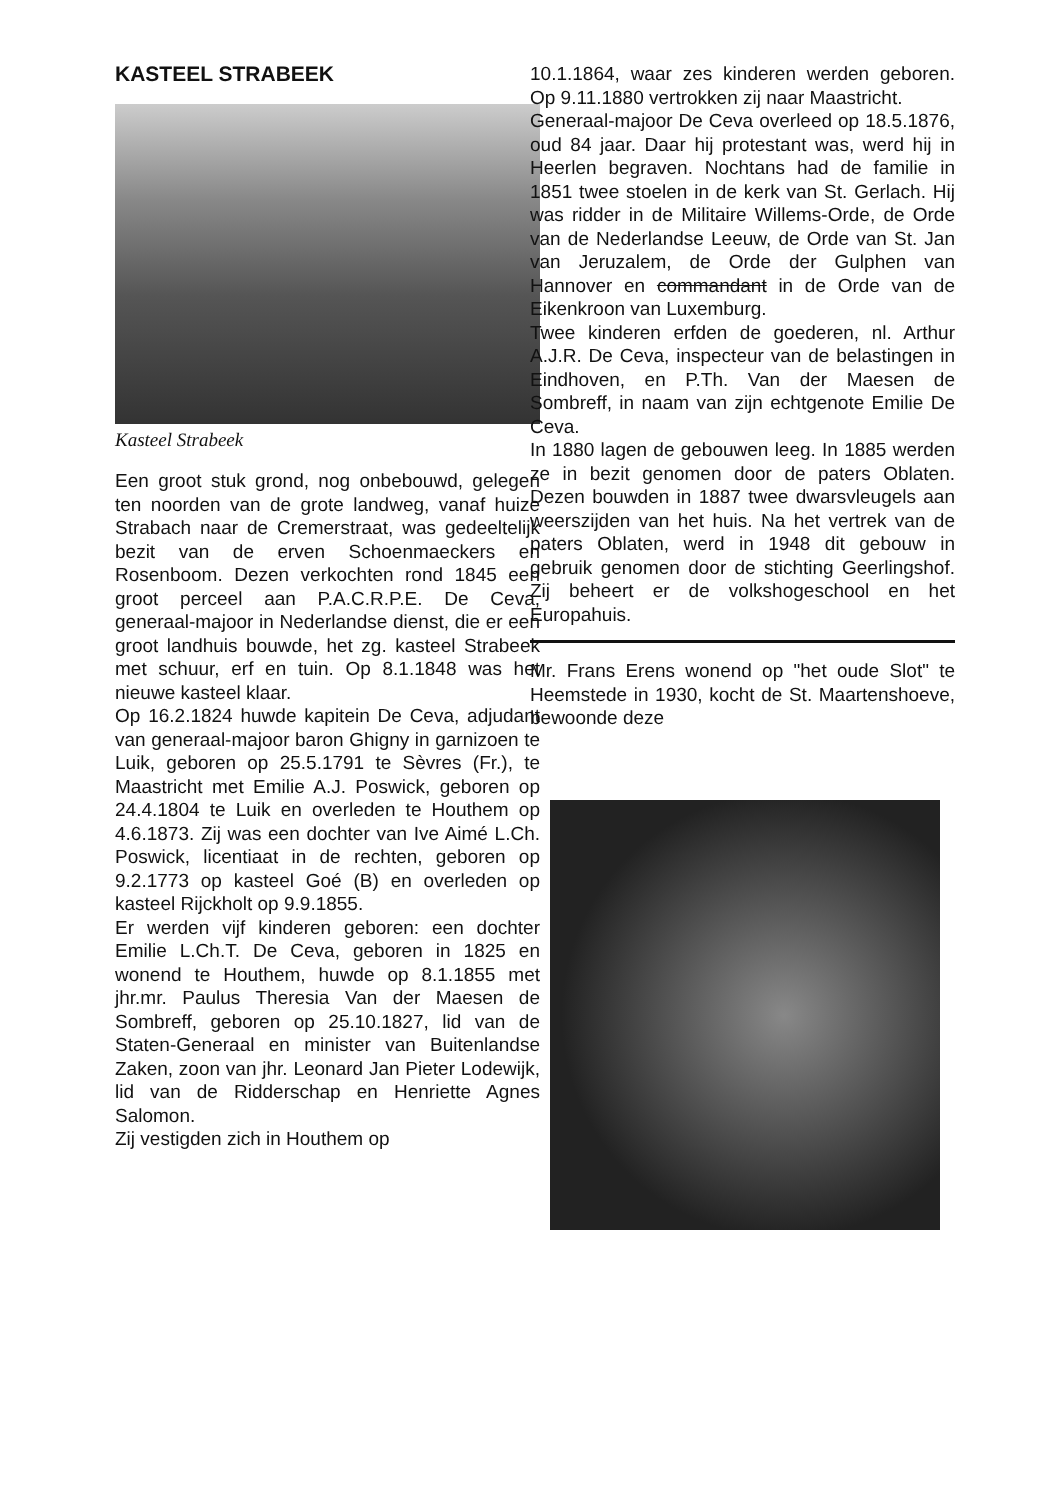KASTEEL STRABEEK
Kasteel Strabeek
Een groot stuk grond, nog onbebouwd, gelegen ten noorden van de grote landweg, vanaf huize Strabach naar de Cremerstraat, was gedeeltelijk bezit van de erven Schoenmaeckers en Rosenboom. Dezen verkochten rond 1845 een groot perceel aan P.A.C.R.P.E. De Ceva, generaal-majoor in Nederlandse dienst, die er een groot landhuis bouwde, het zg. kasteel Strabeek met schuur, erf en tuin. Op 8.1.1848 was het nieuwe kasteel klaar.
Op 16.2.1824 huwde kapitein De Ceva, adjudant van generaal-majoor baron Ghigny in garnizoen te Luik, geboren op 25.5.1791 te Sèvres (Fr.), te Maastricht met Emilie A.J. Poswick, geboren op 24.4.1804 te Luik en overleden te Houthem op 4.6.1873. Zij was een dochter van Ive Aimé L.Ch. Poswick, licentiaat in de rechten, geboren op 9.2.1773 op kasteel Goé (B) en overleden op kasteel Rijckholt op 9.9.1855.
Er werden vijf kinderen geboren: een dochter Emilie L.Ch.T. De Ceva, geboren in 1825 en wonend te Houthem, huwde op 8.1.1855 met jhr.mr. Paulus Theresia Van der Maesen de Sombreff, geboren op 25.10.1827, lid van de Staten-Generaal en minister van Buitenlandse Zaken, zoon van jhr. Leonard Jan Pieter Lodewijk, lid van de Ridderschap en Henriette Agnes Salomon.
Zij vestigden zich in Houthem op
10.1.1864, waar zes kinderen werden geboren. Op 9.11.1880 vertrokken zij naar Maastricht.
Generaal-majoor De Ceva overleed op 18.5.1876, oud 84 jaar. Daar hij protestant was, werd hij in Heerlen begraven. Nochtans had de familie in 1851 twee stoelen in de kerk van St. Gerlach. Hij was ridder in de Militaire Willems-Orde, de Orde van de Nederlandse Leeuw, de Orde van St. Jan van Jeruzalem, de Orde der Gulphen van Hannover en commandant in de Orde van de Eikenkroon van Luxemburg.
Twee kinderen erfden de goederen, nl. Arthur A.J.R. De Ceva, inspecteur van de belastingen in Eindhoven, en P.Th. Van der Maesen de Sombreff, in naam van zijn echtgenote Emilie De Ceva.
In 1880 lagen de gebouwen leeg. In 1885 werden ze in bezit genomen door de paters Oblaten. Dezen bouwden in 1887 twee dwarsvleugels aan weerszijden van het huis. Na het vertrek van de paters Oblaten, werd in 1948 dit gebouw in gebruik genomen door de stichting Geerlingshof. Zij beheert er de volkshogeschool en het Europahuis.
Mr. Frans Erens wonend op "het oude Slot" te Heemstede in 1930, kocht de St. Maartenshoeve, bewoonde deze